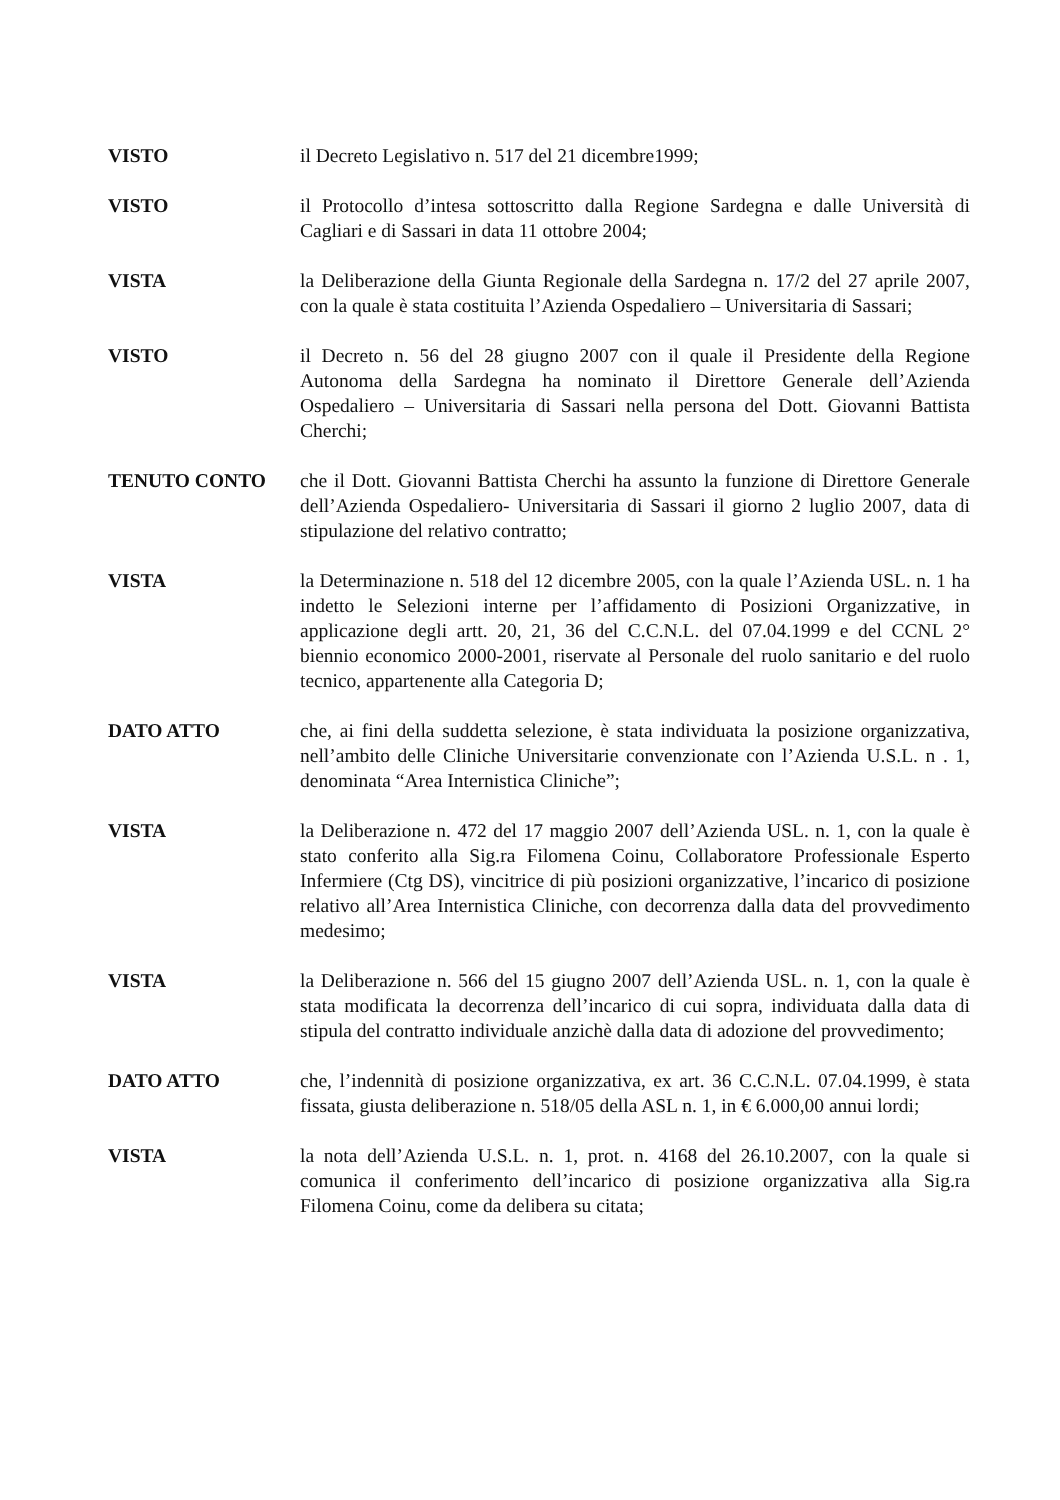VISTO il Decreto Legislativo n. 517 del 21 dicembre1999;
VISTO il Protocollo d’intesa sottoscritto dalla Regione Sardegna e dalle Università di Cagliari e di Sassari in data 11 ottobre 2004;
VISTA la Deliberazione della Giunta Regionale della Sardegna n. 17/2 del 27 aprile 2007, con la quale è stata costituita l’Azienda Ospedaliero – Universitaria di Sassari;
VISTO il Decreto n. 56 del 28 giugno 2007 con il quale il Presidente della Regione Autonoma della Sardegna ha nominato il Direttore Generale dell’Azienda Ospedaliero – Universitaria di Sassari nella persona del Dott. Giovanni Battista Cherchi;
TENUTO CONTO che il Dott. Giovanni Battista Cherchi ha assunto la funzione di Direttore Generale dell’Azienda Ospedaliero- Universitaria di Sassari il giorno 2 luglio 2007, data di stipulazione del relativo contratto;
VISTA la Determinazione n. 518 del 12 dicembre 2005, con la quale l’Azienda USL. n. 1 ha indetto le Selezioni interne per l’affidamento di Posizioni Organizzative, in applicazione degli artt. 20, 21, 36 del C.C.N.L. del 07.04.1999 e del CCNL 2° biennio economico 2000-2001, riservate al Personale del ruolo sanitario e del ruolo tecnico, appartenente alla Categoria D;
DATO ATTO che, ai fini della suddetta selezione, è stata individuata la posizione organizzativa, nell’ambito delle Cliniche Universitarie convenzionate con l’Azienda U.S.L. n . 1, denominata “Area Internistica Cliniche”;
VISTA la Deliberazione n. 472 del 17 maggio 2007 dell’Azienda USL. n. 1, con la quale è stato conferito alla Sig.ra Filomena Coinu, Collaboratore Professionale Esperto Infermiere (Ctg DS), vincitrice di più posizioni organizzative, l’incarico di posizione relativo all’Area Internistica Cliniche, con decorrenza dalla data del provvedimento medesimo;
VISTA la Deliberazione n. 566 del 15 giugno 2007 dell’Azienda USL. n. 1, con la quale è stata modificata la decorrenza dell’incarico di cui sopra, individuata dalla data di stipula del contratto individuale anzichè dalla data di adozione del provvedimento;
DATO ATTO che, l’indennità di posizione organizzativa, ex art. 36 C.C.N.L. 07.04.1999, è stata fissata, giusta deliberazione n. 518/05 della ASL n. 1, in € 6.000,00 annui lordi;
VISTA la nota dell’Azienda U.S.L. n. 1, prot. n. 4168 del 26.10.2007, con la quale si comunica il conferimento dell’incarico di posizione organizzativa alla Sig.ra Filomena Coinu, come da delibera su citata;